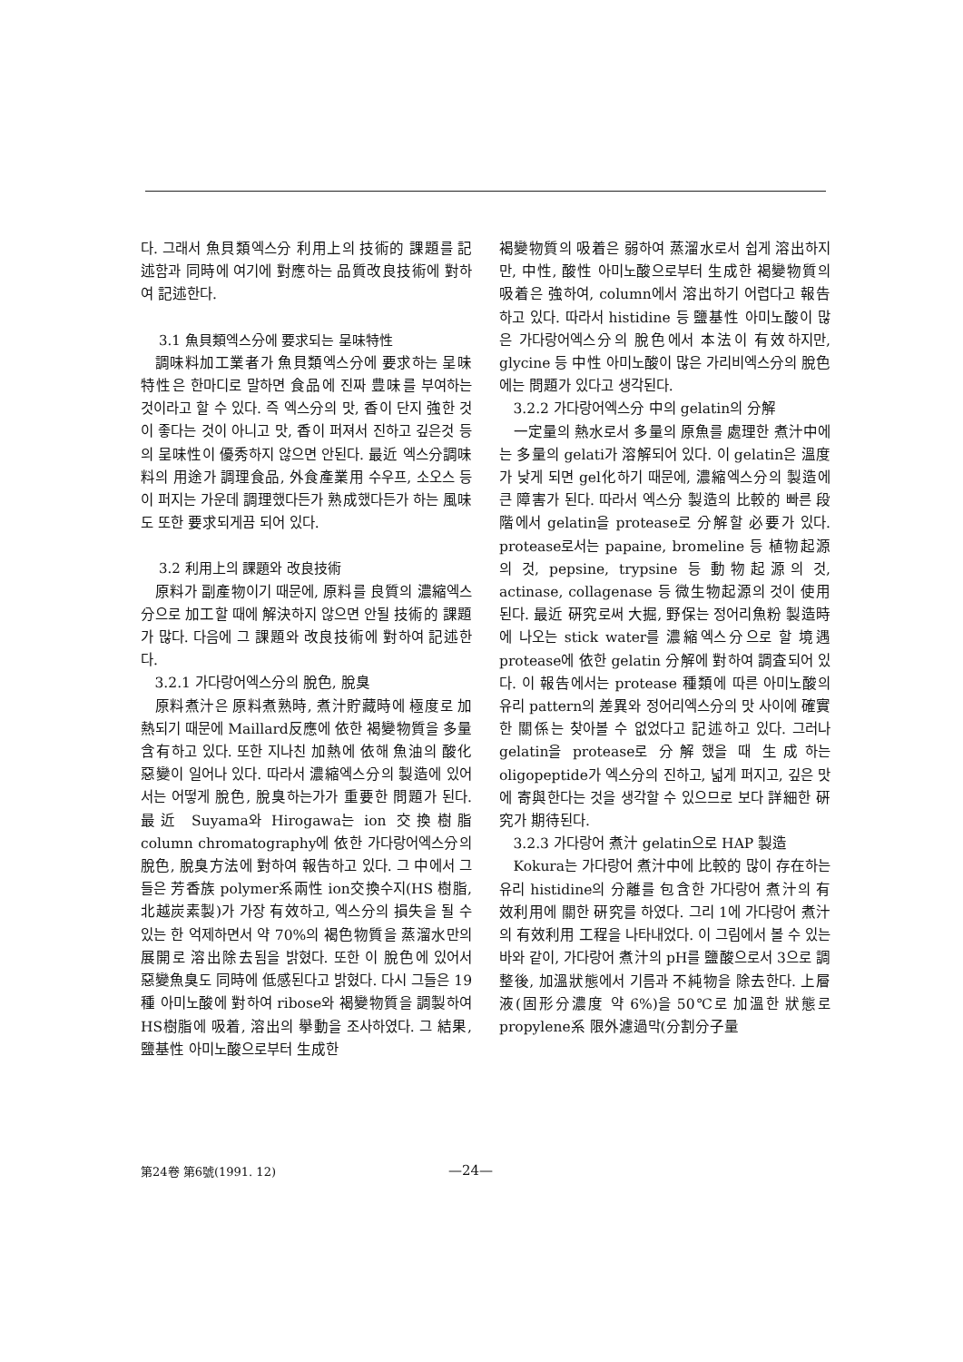다. 그래서 魚貝類엑스分 利用上의 技術的 課題를 記述함과 同時에 여기에 對應하는 品質改良技術에 對하여 記述한다.
3.1 魚貝類엑스分에 要求되는 呈味特性
調味料加工業者가 魚貝類엑스分에 要求하는 呈味特性은 한마디로 말하면 食品에 진짜 豊味를 부여하는 것이라고 할 수 있다. 즉 엑스分의 맛, 香이 단지 強한 것이 좋다는 것이 아니고 맛, 香이 퍼져서 진하고 깊은것 등의 呈味性이 優秀하지 않으면 안된다. 最近 엑스分調味料의 用途가 調理食品, 外食產業用 수우프, 소오스 등이 퍼지는 가운데 調理했다든가 熟成했다든가 하는 風味도 또한 要求되게끔 되어 있다.
3.2 利用上의 課題와 改良技術
原料가 副產物이기 때문에, 原料를 良質의 濃縮엑스分으로 加工할 때에 解決하지 않으면 안될 技術的 課題가 많다. 다음에 그 課題와 改良技術에 對하여 記述한다.
3.2.1 가다랑어엑스分의 脫色, 脫臭
原料煮汁은 原料煮熟時, 煮汁貯藏時에 極度로 加熱되기 때문에 Maillard反應에 依한 褐變物質을 多量 含有하고 있다. 또한 지나친 加熱에 依해 魚油의 酸化惡變이 일어나 있다. 따라서 濃縮엑스分의 製造에 있어서는 어떻게 脫色, 脫臭하는가가 重要한 問題가 된다. 最近 Suyama와 Hirogawa는 ion 交換樹脂 column chromatography에 依한 가다랑어엑스分의 脫色, 脫臭方法에 對하여 報告하고 있다. 그 中에서 그들은 芳香族 polymer系兩性 ion交換수지(HS 樹脂, 北越炭素製)가 가장 有效하고, 엑스分의 損失을 될 수 있는 한 억제하면서 약 70%의 褐色物質을 蒸溜水만의 展開로 溶出除去됨을 밝혔다. 또한 이 脫色에 있어서 惡變魚臭도 同時에 低感된다고 밝혔다. 다시 그들은 19種 아미노酸에 對하여 ribose와 褐變物質을 調製하여 HS樹脂에 吸着, 溶出의 擧動을 조사하였다. 그 結果, 鹽基性 아미노酸으로부터 生成한
褐變物質의 吸着은 弱하여 蒸溜水로서 쉽게 溶出하지만, 中性, 酸性 아미노酸으로부터 生成한 褐變物質의 吸着은 強하여, column에서 溶出하기 어렵다고 報告하고 있다. 따라서 histidine 등 鹽基性 아미노酸이 많은 가다랑어엑스分의 脫色에서 本法이 有效하지만, glycine 등 中性 아미노酸이 많은 가리비엑스分의 脫色에는 問題가 있다고 생각된다.
3.2.2 가다랑어엑스分 中의 gelatin의 分解
一定量의 熱水로서 多量의 原魚를 處理한 煮汁中에는 多量의 gelati가 溶解되어 있다. 이 gelatin은 溫度가 낮게 되면 gel化하기 때문에, 濃縮엑스分의 製造에 큰 障害가 된다. 따라서 엑스分 製造의 比較的 빠른 段階에서 gelatin을 protease로 分解할 必要가 있다. protease로서는 papaine, bromeline 등 植物起源의 것, pepsine, trypsine 등 動物起源의 것, actinase, collagenase 등 微生物起源의 것이 使用된다. 最近 硏究로써 大掘, 野保는 정어리魚粉 製造時에 나오는 stick water를 濃縮엑스分으로 할 境遇 protease에 依한 gelatin 分解에 對하여 調査되어 있다. 이 報告에서는 protease 種類에 따른 아미노酸의 유리 pattern의 差異와 정어리엑스分의 맛 사이에 確實한 關係는 찾아볼 수 없었다고 記述하고 있다. 그러나 gelatin을 protease로 分解했을 때 生成하는 oligopeptide가 엑스分의 진하고, 넓게 퍼지고, 깊은 맛에 寄與한다는 것을 생각할 수 있으므로 보다 詳細한 硏究가 期待된다.
3.2.3 가다랑어 煮汁 gelatin으로 HAP 製造
Kokura는 가다랑어 煮汁中에 比較的 많이 存在하는 유리 histidine의 分離를 包含한 가다랑어 煮汁의 有效利用에 關한 硏究를 하였다. 그리 1에 가다랑어 煮汁의 有效利用 工程을 나타내었다. 이 그림에서 볼 수 있는 바와 같이, 가다랑어 煮汁의 pH를 鹽酸으로서 3으로 調整後, 加溫狀態에서 기름과 不純物을 除去한다. 上層液(固形分濃度 약 6%)을 50℃로 加溫한 狀態로 propylene系 限外濾過막(分割分子量
第24卷 第6號(1991. 12) —24—